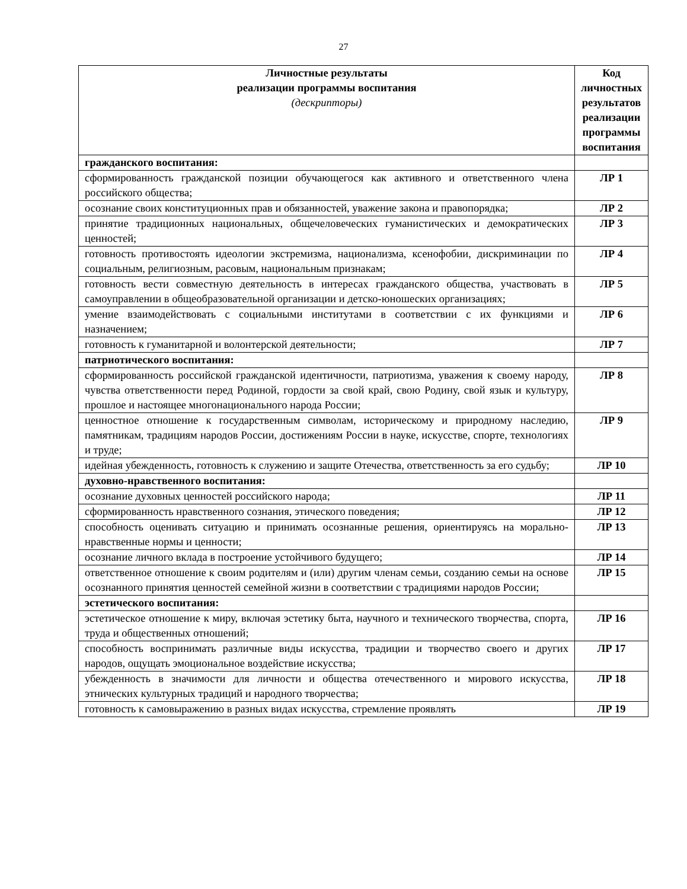27
| Личностные результаты реализации программы воспитания (дескрипторы) | Код личностных результатов реализации программы воспитания |
| --- | --- |
| гражданского воспитания: | |
| сформированность гражданской позиции обучающегося как активного и ответственного члена российского общества; | ЛР 1 |
| осознание своих конституционных прав и обязанностей, уважение закона и правопорядка; | ЛР 2 |
| принятие традиционных национальных, общечеловеческих гуманистических и демократических ценностей; | ЛР 3 |
| готовность противостоять идеологии экстремизма, национализма, ксенофобии, дискриминации по социальным, религиозным, расовым, национальным признакам; | ЛР 4 |
| готовность вести совместную деятельность в интересах гражданского общества, участвовать в самоуправлении в общеобразовательной организации и детско-юношеских организациях; | ЛР 5 |
| умение взаимодействовать с социальными институтами в соответствии с их функциями и назначением; | ЛР 6 |
| готовность к гуманитарной и волонтерской деятельности; | ЛР 7 |
| патриотического воспитания: | |
| сформированность российской гражданской идентичности, патриотизма, уважения к своему народу, чувства ответственности перед Родиной, гордости за свой край, свою Родину, свой язык и культуру, прошлое и настоящее многонационального народа России; | ЛР 8 |
| ценностное отношение к государственным символам, историческому и природному наследию, памятникам, традициям народов России, достижениям России в науке, искусстве, спорте, технологиях и труде; | ЛР 9 |
| идейная убежденность, готовность к служению и защите Отечества, ответственность за его судьбу; | ЛР 10 |
| духовно-нравственного воспитания: | |
| осознание духовных ценностей российского народа; | ЛР 11 |
| сформированность нравственного сознания, этического поведения; | ЛР 12 |
| способность оценивать ситуацию и принимать осознанные решения, ориентируясь на морально-нравственные нормы и ценности; | ЛР 13 |
| осознание личного вклада в построение устойчивого будущего; | ЛР 14 |
| ответственное отношение к своим родителям и (или) другим членам семьи, созданию семьи на основе осознанного принятия ценностей семейной жизни в соответствии с традициями народов России; | ЛР 15 |
| эстетического воспитания: | |
| эстетическое отношение к миру, включая эстетику быта, научного и технического творчества, спорта, труда и общественных отношений; | ЛР 16 |
| способность воспринимать различные виды искусства, традиции и творчество своего и других народов, ощущать эмоциональное воздействие искусства; | ЛР 17 |
| убежденность в значимости для личности и общества отечественного и мирового искусства, этнических культурных традиций и народного творчества; | ЛР 18 |
| готовность к самовыражению в разных видах искусства, стремление проявлять | ЛР 19 |